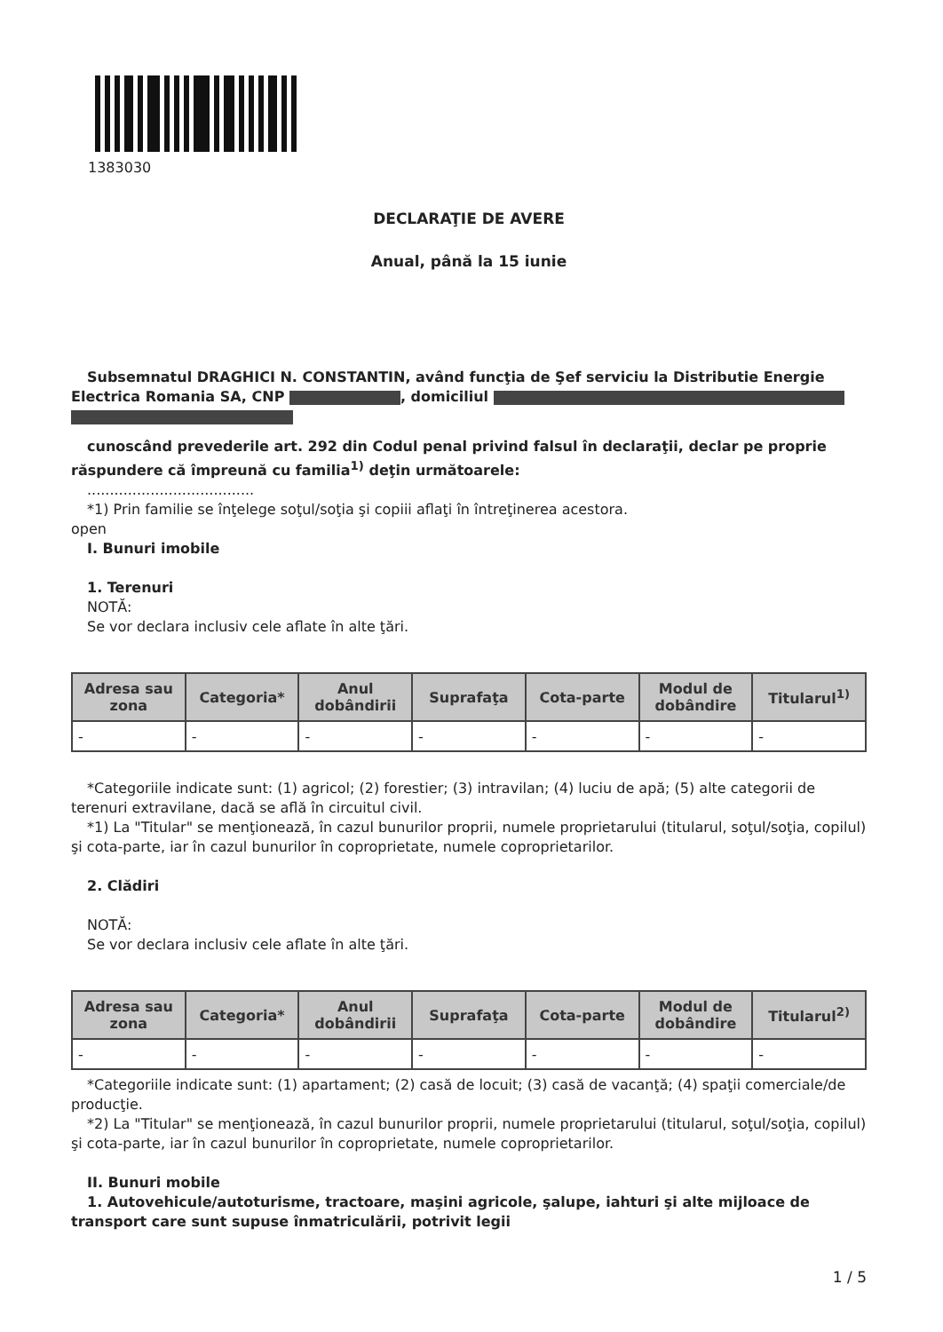1383030
DECLARAŢIE DE AVERE
Anual, până la 15 iunie
Subsemnatul DRAGHICI N. CONSTANTIN, având funcţia de Şef serviciu la Distributie Energie Electrica Romania SA, CNP , domiciliul
cunoscând prevederile art. 292 din Codul penal privind falsul în declaraţii, declar pe proprie răspundere că împreună cu familia<sup>1)</sup> deţin următoarele:
.....................................
*1) Prin familie se înţelege soţul/soţia şi copiii aflaţi în întreţinerea acestora.
open
I. Bunuri imobile
1. Terenuri
NOTĂ:
Se vor declara inclusiv cele aflate în alte ţări.
| Adresa sau zona | Categoria* | Anul dobândirii | Suprafaţa | Cota-parte | Modul de dobândire | Titularul<sup>1)</sup> |
| --- | --- | --- | --- | --- | --- | --- |
| - | - | - | - | - | - | - |
*Categoriile indicate sunt: (1) agricol; (2) forestier; (3) intravilan; (4) luciu de apă; (5) alte categorii de terenuri extravilane, dacă se află în circuitul civil.
*1) La "Titular" se menţionează, în cazul bunurilor proprii, numele proprietarului (titularul, soţul/soţia, copilul) şi cota-parte, iar în cazul bunurilor în coproprietate, numele coproprietarilor.
2. Clădiri
NOTĂ:
Se vor declara inclusiv cele aflate în alte ţări.
| Adresa sau zona | Categoria* | Anul dobândirii | Suprafaţa | Cota-parte | Modul de dobândire | Titularul<sup>2)</sup> |
| --- | --- | --- | --- | --- | --- | --- |
| - | - | - | - | - | - | - |
*Categoriile indicate sunt: (1) apartament; (2) casă de locuit; (3) casă de vacanţă; (4) spaţii comerciale/de producţie.
*2) La "Titular" se menţionează, în cazul bunurilor proprii, numele proprietarului (titularul, soţul/soţia, copilul) şi cota-parte, iar în cazul bunurilor în coproprietate, numele coproprietarilor.
II. Bunuri mobile
1. Autovehicule/autoturisme, tractoare, maşini agricole, şalupe, iahturi şi alte mijloace de transport care sunt supuse înmatriculării, potrivit legii
1 / 5